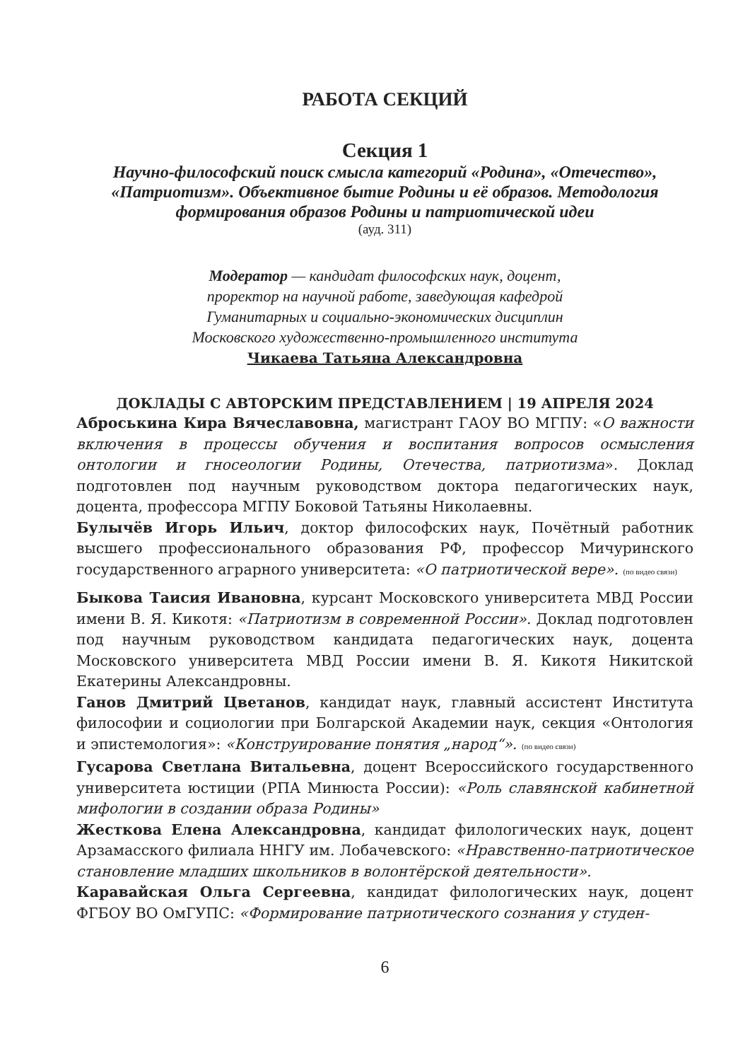РАБОТА СЕКЦИЙ
Секция 1
Научно-философский поиск смысла категорий «Родина», «Отечество», «Патриотизм». Объективное бытие Родины и её образов. Методология формирования образов Родины и патриотической идеи
(ауд. 311)
Модератор — кандидат философских наук, доцент,
проректор на научной работе, заведующая кафедрой
Гуманитарных и социально-экономических дисциплин
Московского художественно-промышленного института
Чикаева Татьяна Александровна
ДОКЛАДЫ С АВТОРСКИМ ПРЕДСТАВЛЕНИЕМ | 19 АПРЕЛЯ 2024
Аброськина Кира Вячеславовна, магистрант ГАОУ ВО МГПУ: «О важности включения в процессы обучения и воспитания вопросов осмысления онтологии и гносеологии Родины, Отечества, патриотизма». Доклад подготовлен под научным руководством доктора педагогических наук, доцента, профессора МГПУ Боковой Татьяны Николаевны.
Булычёв Игорь Ильич, доктор философских наук, Почётный работник высшего профессионального образования РФ, профессор Мичуринского государственного аграрного университета: «О патриотической вере». (по видео связи)
Быкова Таисия Ивановна, курсант Московского университета МВД России имени В. Я. Кикотя: «Патриотизм в современной России». Доклад подготовлен под научным руководством кандидата педагогических наук, доцента Московского университета МВД России имени В. Я. Кикотя Никитской Екатерины Александровны.
Ганов Дмитрий Цветанов, кандидат наук, главный ассистент Института философии и социологии при Болгарской Академии наук, секция «Онтология и эпистемология»: «Конструирование понятия „народ“». (по видео связи)
Гусарова Светлана Витальевна, доцент Всероссийского государственного университета юстиции (РПА Минюста России): «Роль славянской кабинетной мифологии в создании образа Родины»
Жесткова Елена Александровна, кандидат филологических наук, доцент Арзамасского филиала ННГУ им. Лобачевского: «Нравственно-патриотическое становление младших школьников в волонтёрской деятельности».
Каравайская Ольга Сергеевна, кандидат филологических наук, доцент ФГБОУ ВО ОмГУПС: «Формирование патриотического сознания у студен-
6